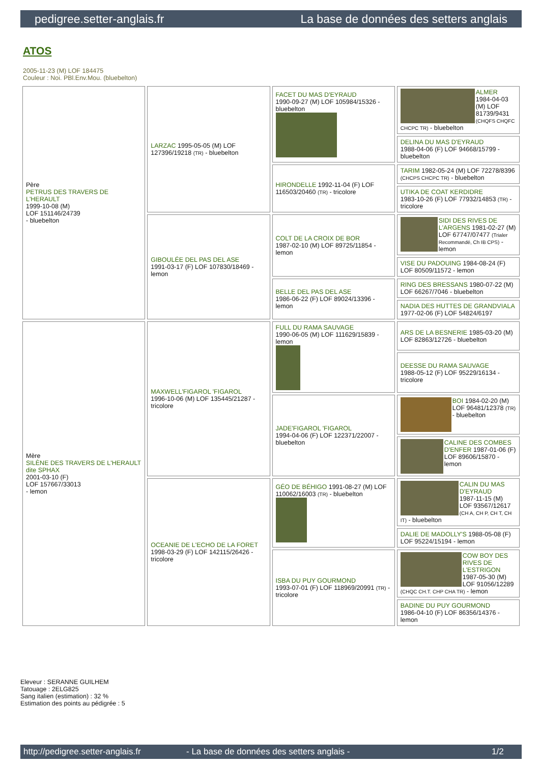pedigree.setter-anglais.fr La base de données des setters anglais
ATOS
2005-11-23 (M) LOF 184475
Couleur : Noi. PBl.Env.Mou. (bluebelton)
| Père PETRUS DES TRAVERS DE L'HERAULT 1999-10-08 (M) LOF 151146/24739 - bluebelton | LARZAC 1995-05-05 (M) LOF 127396/19218 (TR) - bluebelton | FACET DU MAS D'EYRAUD 1990-09-27 (M) LOF 105984/15326 - bluebelton | ALMER 1984-04-03 (M) LOF 81739/9431 (CHQFS CHQFC CHCPC TR) - bluebelton |
| | | | DELINA DU MAS D'EYRAUD 1988-04-06 (F) LOF 94668/15799 - bluebelton |
| | | HIRONDELLE 1992-11-04 (F) LOF 116503/20460 (TR) - tricolore | TARIM 1982-05-24 (M) LOF 72278/8396 (CHCPS CHCPC TR) - bluebelton |
| | | | UTIKA DE COAT KERDIDRE 1983-10-26 (F) LOF 77932/14853 (TR) - tricolore |
| | GIBOULÉE DEL PAS DEL ASE 1991-03-17 (F) LOF 107830/18469 - lemon | COLT DE LA CROIX DE BOR 1987-02-10 (M) LOF 89725/11854 - lemon | SIDI DES RIVES DE L'ARGENS 1981-02-27 (M) LOF 67747/07477 (Trialer Recommandé, Ch IB CPS) - lemon |
| | | | VISE DU PADOUING 1984-08-24 (F) LOF 80509/11572 - lemon |
| | | BELLE DEL PAS DEL ASE 1986-06-22 (F) LOF 89024/13396 - lemon | RING DES BRESSANS 1980-07-22 (M) LOF 66267/7046 - bluebelton |
| | | | NADIA DES HUTTES DE GRANDVIALA 1977-02-06 (F) LOF 54824/6197 |
| Mère SILÈNE DES TRAVERS DE L'HERAULT dite SPHAX 2001-03-10 (F) LOF 157667/33013 - lemon | MAXWELL'FIGAROL 'FIGAROL 1996-10-06 (M) LOF 135445/21287 - tricolore | FULL DU RAMA SAUVAGE 1990-06-05 (M) LOF 111629/15839 - lemon | ARS DE LA BESNERIE 1985-03-20 (M) LOF 82863/12726 - bluebelton |
| | | | DEESSE DU RAMA SAUVAGE 1988-05-12 (F) LOF 95229/16134 - tricolore |
| | | JADE'FIGAROL 'FIGAROL 1994-04-06 (F) LOF 122371/22007 - bluebelton | BOI 1984-02-20 (M) LOF 96481/12378 (TR) - bluebelton |
| | | | CALINE DES COMBES D'ENFER 1987-01-06 (F) LOF 89606/15870 - lemon |
| | OCEANIE DE L'ECHO DE LA FORET 1998-03-29 (F) LOF 142115/26426 - tricolore | GÉO DE BÉHIGO 1991-08-27 (M) LOF 110062/16003 (TR) - bluebelton | CALIN DU MAS D'EYRAUD 1987-11-15 (M) LOF 93567/12617 (CH A, CH P, CH T, CH IT) - bluebelton |
| | | | DALIE DE MADOLLY'S 1988-05-08 (F) LOF 95224/15194 - lemon |
| | | ISBA DU PUY GOURMOND 1993-07-01 (F) LOF 118969/20991 (TR) - tricolore | COW BOY DES RIVES DE L'ESTRIGON 1987-05-30 (M) LOF 91056/12289 (CHQC CH.T. CHP CHA TR) - lemon |
| | | | BADINE DU PUY GOURMOND 1986-04-10 (F) LOF 86356/14376 - lemon |
Eleveur : SERANNE GUILHEM
Tatouage : 2ELG825
Sang italien (estimation) : 32 %
Estimation des points au pédigrée : 5
http://pedigree.setter-anglais.fr - La base de données des setters anglais - 1/2